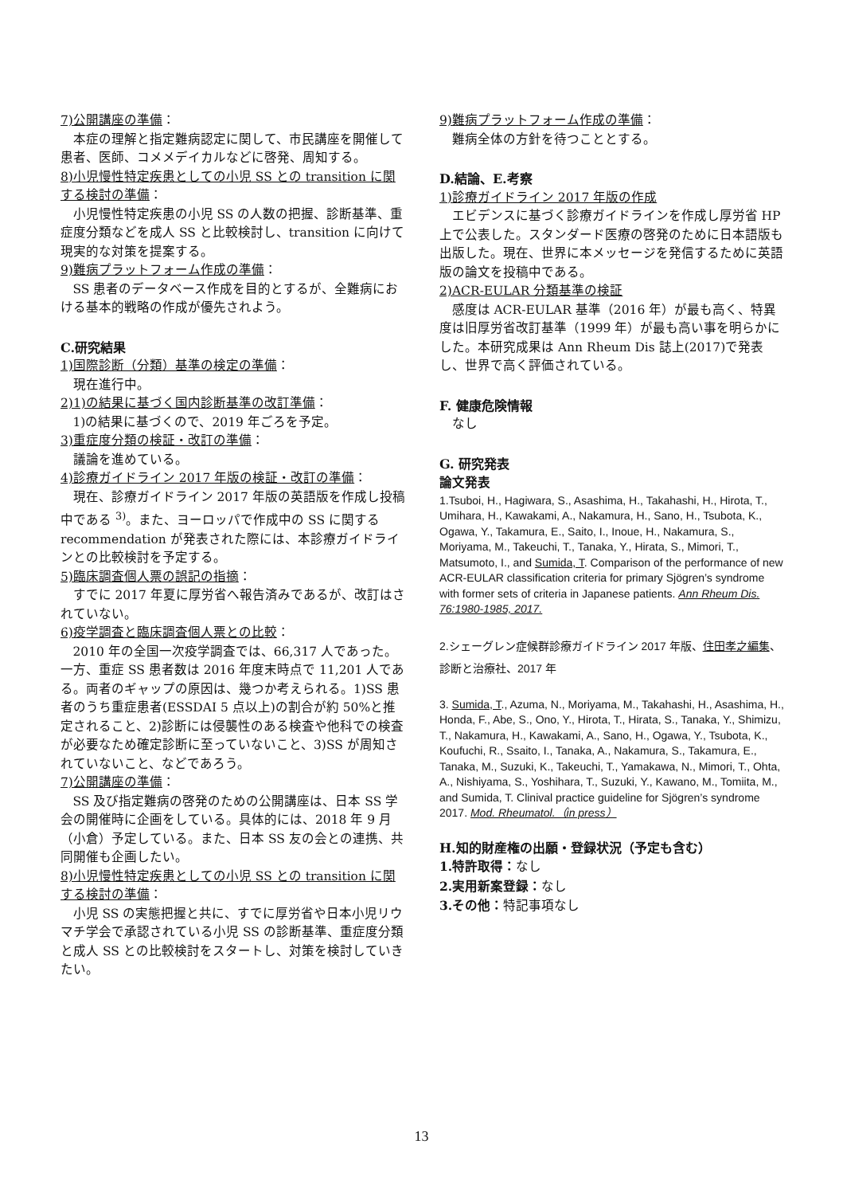7)公開講座の準備：
本症の理解と指定難病認定に関して、市民講座を開催して患者、医師、コメメデイカルなどに啓発、周知する。
8)小児慢性特定疾患としての小児 SS との transition に関する検討の準備：
小児慢性特定疾患の小児 SS の人数の把握、診断基準、重症度分類などを成人 SS と比較検討し、transition に向けて現実的な対策を提案する。
9)難病プラットフォーム作成の準備：
SS 患者のデータベース作成を目的とするが、全難病における基本的戦略の作成が優先されよう。
C.研究結果
1)国際診断（分類）基準の検定の準備：
現在進行中。
2)1)の結果に基づく国内診断基準の改訂準備：
1)の結果に基づくので、2019 年ごろを予定。
3)重症度分類の検証・改訂の準備：
議論を進めている。
4)診療ガイドライン 2017 年版の検証・改訂の準備：
現在、診療ガイドライン 2017 年版の英語版を作成し投稿中である <sup>3)</sup>。また、ヨーロッパで作成中の SS に関する recommendation が発表された際には、本診療ガイドラインとの比較検討を予定する。
5)臨床調査個人票の誤記の指摘：
すでに 2017 年夏に厚労省へ報告済みであるが、改訂はされていない。
6)疫学調査と臨床調査個人票との比較：
2010 年の全国一次疫学調査では、66,317 人であった。一方、重症 SS 患者数は 2016 年度末時点で 11,201 人である。両者のギャップの原因は、幾つか考えられる。1)SS 患者のうち重症患者(ESSDAI 5 点以上)の割合が約 50%と推定されること、2)診断には侵襲性のある検査や他科での検査が必要なため確定診断に至っていないこと、3)SS が周知されていないこと、などであろう。
7)公開講座の準備：
SS 及び指定難病の啓発のための公開講座は、日本 SS 学会の開催時に企画をしている。具体的には、2018 年 9 月（小倉）予定している。また、日本 SS 友の会との連携、共同開催も企画したい。
8)小児慢性特定疾患としての小児 SS との transition に関する検討の準備：
小児 SS の実態把握と共に、すでに厚労省や日本小児リウマチ学会で承認されている小児 SS の診断基準、重症度分類と成人 SS との比較検討をスタートし、対策を検討していきたい。
9)難病プラットフォーム作成の準備：
難病全体の方針を待つこととする。
D.結論、E.考察
1)診療ガイドライン 2017 年版の作成
エビデンスに基づく診療ガイドラインを作成し厚労省 HP 上で公表した。スタンダード医療の啓発のために日本語版も出版した。現在、世界に本メッセージを発信するために英語版の論文を投稿中である。
2)ACR-EULAR 分類基準の検証
感度は ACR-EULAR 基準（2016 年）が最も高く、特異度は旧厚労省改訂基準（1999 年）が最も高い事を明らかにした。本研究成果は Ann Rheum Dis 誌上(2017)で発表し、世界で高く評価されている。
F. 健康危険情報
なし
G. 研究発表
論文発表
1.Tsuboi, H., Hagiwara, S., Asashima, H., Takahashi, H., Hirota, T., Umihara, H., Kawakami, A., Nakamura, H., Sano, H., Tsubota, K., Ogawa, Y., Takamura, E., Saito, I., Inoue, H., Nakamura, S., Moriyama, M., Takeuchi, T., Tanaka, Y., Hirata, S., Mimori, T., Matsumoto, I., and Sumida, T. Comparison of the performance of new ACR-EULAR classification criteria for primary Sjögren’s syndrome with former sets of criteria in Japanese patients. Ann Rheum Dis. 76:1980-1985, 2017.
2.シェーグレン症候群診療ガイドライン 2017 年版、住田孝之編集、診断と治療社、2017 年
3. Sumida, T., Azuma, N., Moriyama, M., Takahashi, H., Asashima, H., Honda, F., Abe, S., Ono, Y., Hirota, T., Hirata, S., Tanaka, Y., Shimizu, T., Nakamura, H., Kawakami, A., Sano, H., Ogawa, Y., Tsubota, K., Koufuchi, R., Ssaito, I., Tanaka, A., Nakamura, S., Takamura, E., Tanaka, M., Suzuki, K., Takeuchi, T., Yamakawa, N., Mimori, T., Ohta, A., Nishiyama, S., Yoshihara, T., Suzuki, Y., Kawano, M., Tomiita, M., and Sumida, T. Clinival practice guideline for Sjögren’s syndrome 2017. Mod. Rheumatol.（in press）
H.知的財産権の出願・登録状況（予定も含む）
1.特許取得：なし
2.実用新案登録：なし
3.その他：特記事項なし
13